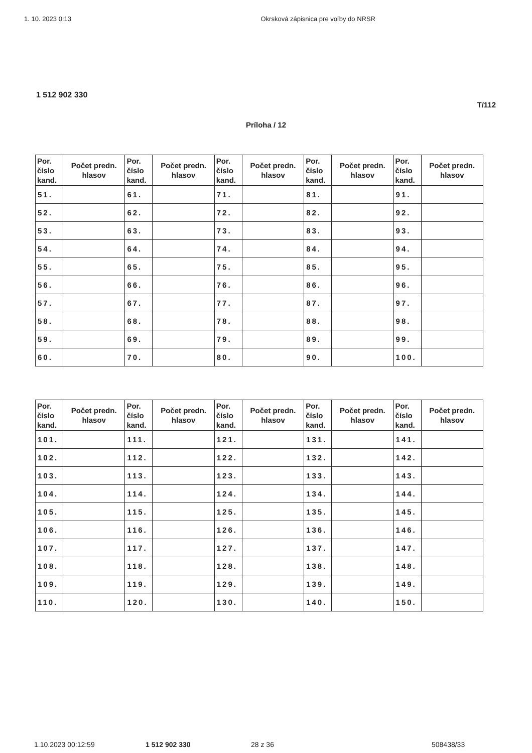1. 10. 2023 0:13 Okrsková zápisnica pre voľby do NRSR
1 512 902 330
T/112
Príloha / 12
| Por. číslo kand. | Počet predn. hlasov | Por. číslo kand. | Počet predn. hlasov | Por. číslo kand. | Počet predn. hlasov | Por. číslo kand. | Počet predn. hlasov | Por. číslo kand. | Počet predn. hlasov |
| --- | --- | --- | --- | --- | --- | --- | --- | --- | --- |
| 51. | | 61. | | 71. | | 81. | | 91. | |
| 52. | | 62. | | 72. | | 82. | | 92. | |
| 53. | | 63. | | 73. | | 83. | | 93. | |
| 54. | | 64. | | 74. | | 84. | | 94. | |
| 55. | | 65. | | 75. | | 85. | | 95. | |
| 56. | | 66. | | 76. | | 86. | | 96. | |
| 57. | | 67. | | 77. | | 87. | | 97. | |
| 58. | | 68. | | 78. | | 88. | | 98. | |
| 59. | | 69. | | 79. | | 89. | | 99. | |
| 60. | | 70. | | 80. | | 90. | | 100. | |
| Por. číslo kand. | Počet predn. hlasov | Por. číslo kand. | Počet predn. hlasov | Por. číslo kand. | Počet predn. hlasov | Por. číslo kand. | Počet predn. hlasov | Por. číslo kand. | Počet predn. hlasov |
| --- | --- | --- | --- | --- | --- | --- | --- | --- | --- |
| 101. | | 111. | | 121. | | 131. | | 141. | |
| 102. | | 112. | | 122. | | 132. | | 142. | |
| 103. | | 113. | | 123. | | 133. | | 143. | |
| 104. | | 114. | | 124. | | 134. | | 144. | |
| 105. | | 115. | | 125. | | 135. | | 145. | |
| 106. | | 116. | | 126. | | 136. | | 146. | |
| 107. | | 117. | | 127. | | 137. | | 147. | |
| 108. | | 118. | | 128. | | 138. | | 148. | |
| 109. | | 119. | | 129. | | 139. | | 149. | |
| 110. | | 120. | | 130. | | 140. | | 150. | |
1.10.2023 00:12:59 1 512 902 330 28 z 36 508438/33